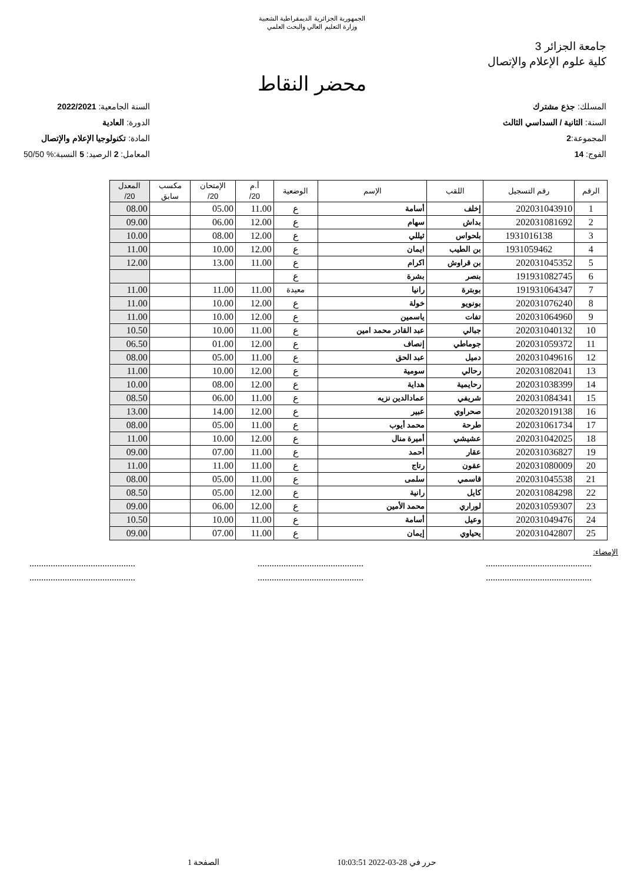الجمهورية الجزائرية الديمقراطية الشعبية
وزارة التعليم العالي والبحث العلمي
جامعة الجزائر 3
كلية علوم الإعلام والإتصال
محضر النقاط
المسلك: جذع مشترك
السنة: الثانية / السداسي الثالث
المجموعة:2
الفوج: 14
السنة الجامعية: 2022/2021
الدورة: العادية
المادة: تكنولوجيا الإعلام والإتصال
المعامل: 2 الرصيد: 5 النسبة:% 50/50
| الرقم | رقم التسجيل | اللقب | الإسم | الوضعية | أ.م 20/ | الإمتحان 20/ | مكسب سابق | المعدل 20/ |
| --- | --- | --- | --- | --- | --- | --- | --- | --- |
| 1 | 202031043910 | إخلف | أسامة | ع | 11.00 | 05.00 | | 08.00 |
| 2 | 202031081692 | بداش | سهام | ع | 12.00 | 06.00 | | 09.00 |
| 3 | 1931016138 | بلحواس | ثيللي | ع | 12.00 | 08.00 | | 10.00 |
| 4 | 1931059462 | بن الطيب | ايمان | ع | 12.00 | 10.00 | | 11.00 |
| 5 | 202031045352 | بن قراوش | اكرام | ع | 11.00 | 13.00 | | 12.00 |
| 6 | 191931082745 | بنصر | بشرة | ع | | | | |
| 7 | 191931064347 | بوبترة | رانيا | معيدة | 11.00 | 11.00 | | 11.00 |
| 8 | 202031076240 | بونويو | خولة | ع | 12.00 | 10.00 | | 11.00 |
| 9 | 202031064960 | تفات | ياسمين | ع | 12.00 | 10.00 | | 11.00 |
| 10 | 202031040132 | جبالي | عبد القادر محمد امين | ع | 11.00 | 10.00 | | 10.50 |
| 11 | 202031059372 | جوماطي | إنصاف | ع | 12.00 | 01.00 | | 06.50 |
| 12 | 202031049616 | دميل | عبد الحق | ع | 11.00 | 05.00 | | 08.00 |
| 13 | 202031082041 | رحالي | سومية | ع | 12.00 | 10.00 | | 11.00 |
| 14 | 202031038399 | رحايمية | هداية | ع | 12.00 | 08.00 | | 10.00 |
| 15 | 202031084341 | شريفي | عمادالدين نزيه | ع | 11.00 | 06.00 | | 08.50 |
| 16 | 202032019138 | صحراوي | عبير | ع | 12.00 | 14.00 | | 13.00 |
| 17 | 202031061734 | طرحة | محمد أيوب | ع | 11.00 | 05.00 | | 08.00 |
| 18 | 202031042025 | عشيشي | أميرة منال | ع | 12.00 | 10.00 | | 11.00 |
| 19 | 202031036827 | عقار | أحمد | ع | 11.00 | 07.00 | | 09.00 |
| 20 | 202031080009 | عقون | رتاج | ع | 11.00 | 11.00 | | 11.00 |
| 21 | 202031045538 | قاسمي | سلمى | ع | 11.00 | 05.00 | | 08.00 |
| 22 | 202031084298 | كايل | رانية | ع | 12.00 | 05.00 | | 08.50 |
| 23 | 202031059307 | لوراري | محمد الأمين | ع | 12.00 | 06.00 | | 09.00 |
| 24 | 202031049476 | وعيل | أسامة | ع | 11.00 | 10.00 | | 10.50 |
| 25 | 202031042807 | يحياوي | إيمان | ع | 11.00 | 07.00 | | 09.00 |
الإمضاء:
.......................................................................................................................................
.......................................................................................................................................
حرر في 28-03-2022 10:03:51 الصفحة 1